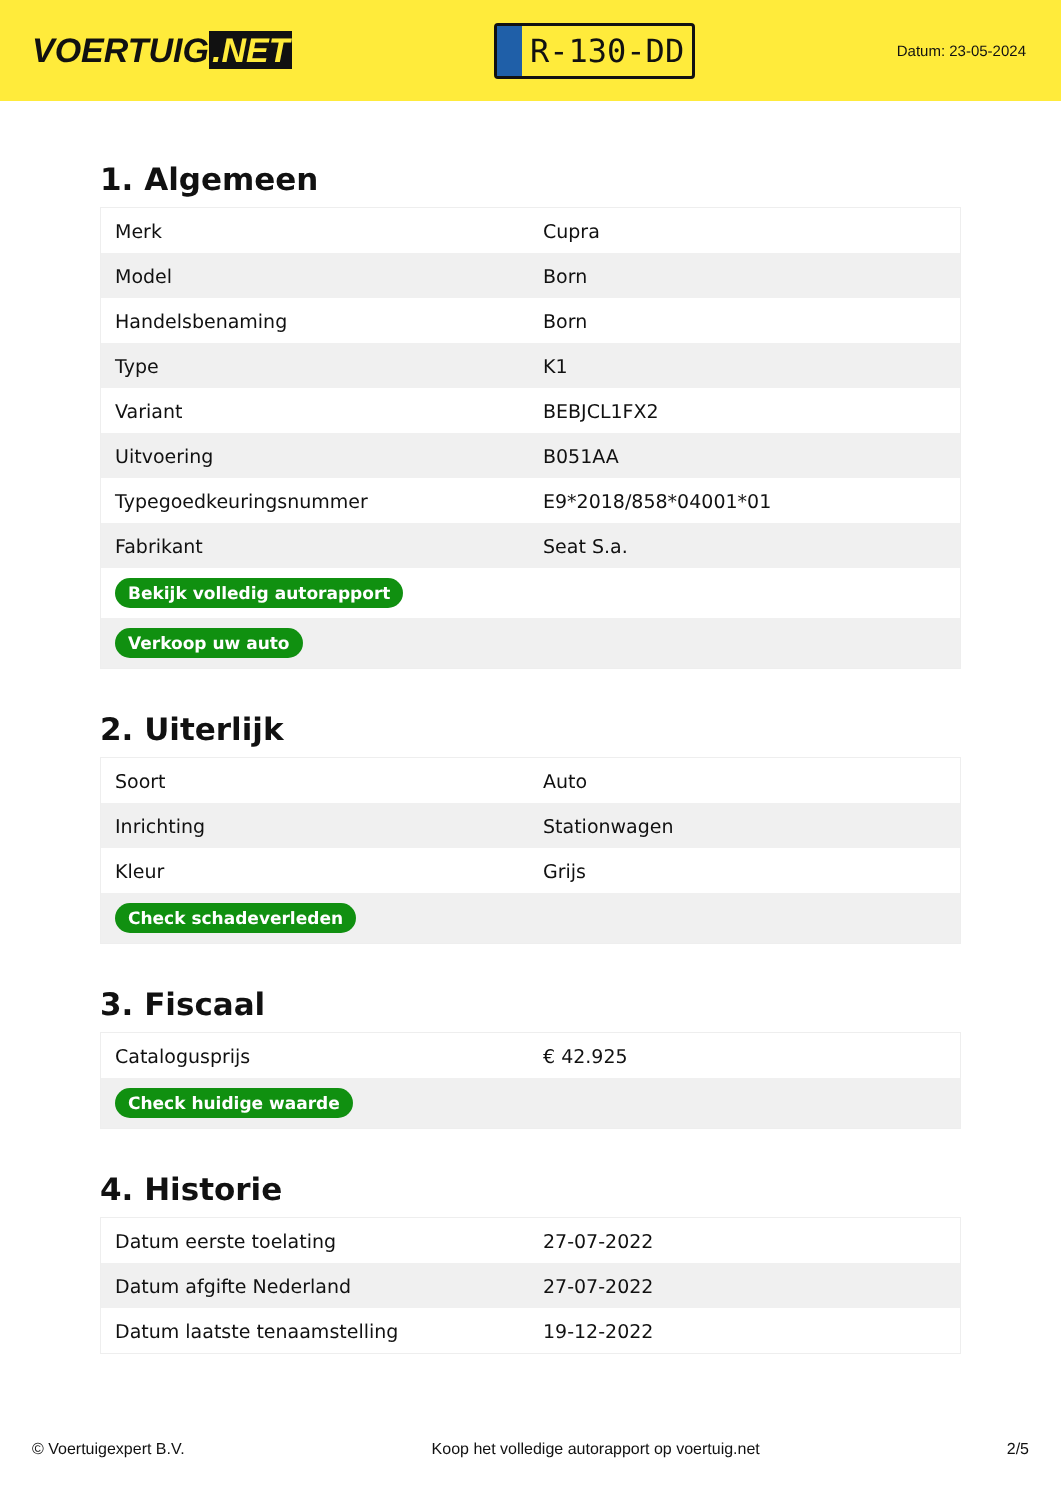VOERTUIG.NET
R-130-DD
Datum: 23-05-2024
1. Algemeen
| Merk | Cupra |
| Model | Born |
| Handelsbenaming | Born |
| Type | K1 |
| Variant | BEBJCL1FX2 |
| Uitvoering | B051AA |
| Typegoedkeuringsnummer | E9*2018/858*04001*01 |
| Fabrikant | Seat S.a. |
| Bekijk volledig autorapport | |
| Verkoop uw auto | |
2. Uiterlijk
| Soort | Auto |
| Inrichting | Stationwagen |
| Kleur | Grijs |
| Check schadeverleden | |
3. Fiscaal
| Catalogusprijs | € 42.925 |
| Check huidige waarde | |
4. Historie
| Datum eerste toelating | 27-07-2022 |
| Datum afgifte Nederland | 27-07-2022 |
| Datum laatste tenaamstelling | 19-12-2022 |
© Voertuigexpert B.V. Koop het volledige autorapport op voertuig.net 2/5